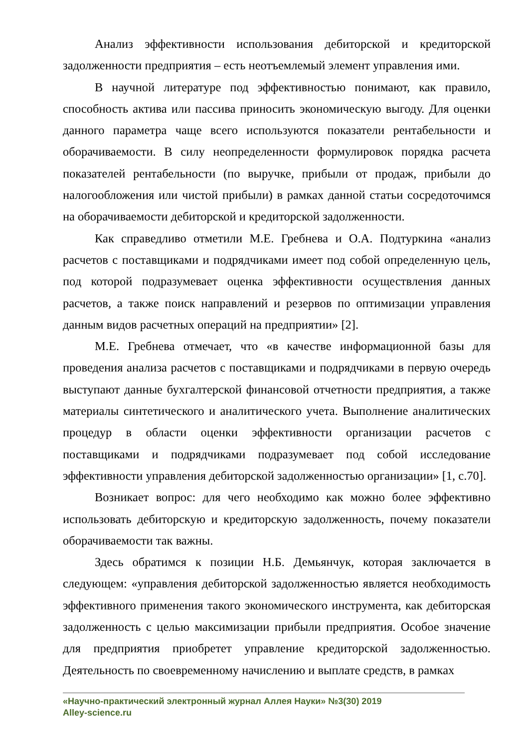Анализ эффективности использования дебиторской и кредиторской задолженности предприятия – есть неотъемлемый элемент управления ими.
В научной литературе под эффективностью понимают, как правило, способность актива или пассива приносить экономическую выгоду. Для оценки данного параметра чаще всего используются показатели рентабельности и оборачиваемости. В силу неопределенности формулировок порядка расчета показателей рентабельности (по выручке, прибыли от продаж, прибыли до налогообложения или чистой прибыли) в рамках данной статьи сосредоточимся на оборачиваемости дебиторской и кредиторской задолженности.
Как справедливо отметили М.Е. Гребнева и О.А. Подтуркина «анализ расчетов с поставщиками и подрядчиками имеет под собой определенную цель, под которой подразумевает оценка эффективности осуществления данных расчетов, а также поиск направлений и резервов по оптимизации управления данным видов расчетных операций на предприятии» [2].
М.Е. Гребнева отмечает, что «в качестве информационной базы для проведения анализа расчетов с поставщиками и подрядчиками в первую очередь выступают данные бухгалтерской финансовой отчетности предприятия, а также материалы синтетического и аналитического учета. Выполнение аналитических процедур в области оценки эффективности организации расчетов с поставщиками и подрядчиками подразумевает под собой исследование эффективности управления дебиторской задолженностью организации» [1, с.70].
Возникает вопрос: для чего необходимо как можно более эффективно использовать дебиторскую и кредиторскую задолженность, почему показатели оборачиваемости так важны.
Здесь обратимся к позиции Н.Б. Демьянчук, которая заключается в следующем: «управления дебиторской задолженностью является необходимость эффективного применения такого экономического инструмента, как дебиторская задолженность с целью максимизации прибыли предприятия. Особое значение для предприятия приобретет управление кредиторской задолженностью. Деятельность по своевременному начислению и выплате средств, в рамках
«Научно-практический электронный журнал Аллея Науки» №3(30) 2019
Alley-science.ru